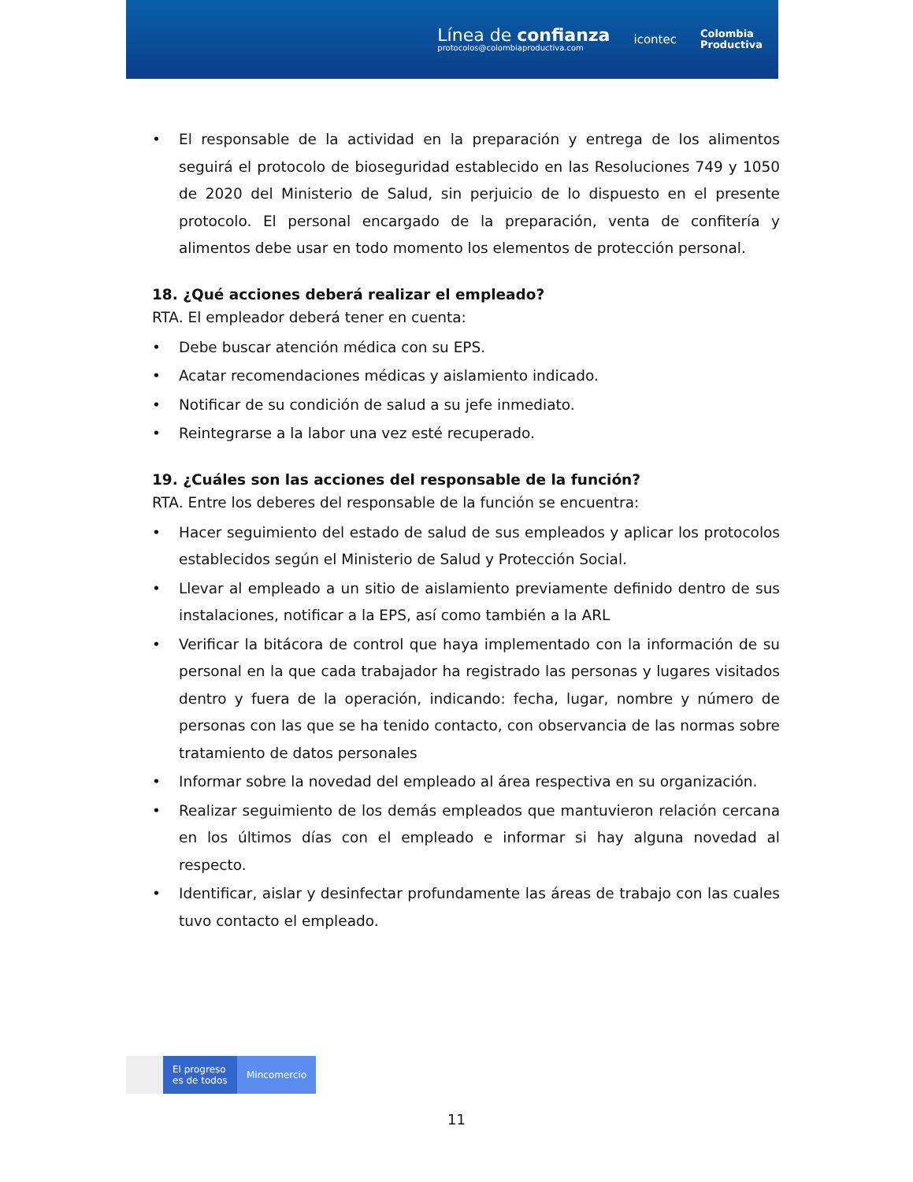Línea de confianza
protocolos@colombiaproductiva.com
icontec
Colombia
Productiva
• El responsable de la actividad en la preparación y entrega de los alimentos seguirá el protocolo de bioseguridad establecido en las Resoluciones 749 y 1050 de 2020 del Ministerio de Salud, sin perjuicio de lo dispuesto en el presente protocolo. El personal encargado de la preparación, venta de confitería y alimentos debe usar en todo momento los elementos de protección personal.
18. ¿Qué acciones deberá realizar el empleado?
RTA. El empleador deberá tener en cuenta:
• Debe buscar atención médica con su EPS.
• Acatar recomendaciones médicas y aislamiento indicado.
• Notificar de su condición de salud a su jefe inmediato.
• Reintegrarse a la labor una vez esté recuperado.
19. ¿Cuáles son las acciones del responsable de la función?
RTA. Entre los deberes del responsable de la función se encuentra:
• Hacer seguimiento del estado de salud de sus empleados y aplicar los protocolos establecidos según el Ministerio de Salud y Protección Social.
• Llevar al empleado a un sitio de aislamiento previamente definido dentro de sus instalaciones, notificar a la EPS, así como también a la ARL
• Verificar la bitácora de control que haya implementado con la información de su personal en la que cada trabajador ha registrado las personas y lugares visitados dentro y fuera de la operación, indicando: fecha, lugar, nombre y número de personas con las que se ha tenido contacto, con observancia de las normas sobre tratamiento de datos personales
• Informar sobre la novedad del empleado al área respectiva en su organización.
• Realizar seguimiento de los demás empleados que mantuvieron relación cercana en los últimos días con el empleado e informar si hay alguna novedad al respecto.
• Identificar, aislar y desinfectar profundamente las áreas de trabajo con las cuales tuvo contacto el empleado.
El progreso
es de todos
Mincomercio
11